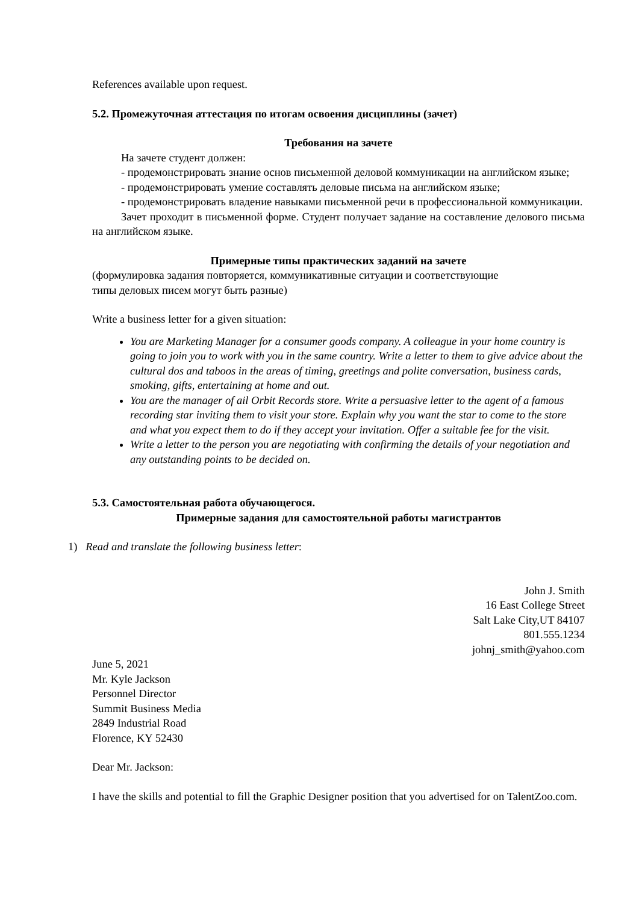References available upon request.
5.2. Промежуточная аттестация по итогам освоения дисциплины (зачет)
Требования на зачете
На зачете студент должен:
- продемонстрировать знание основ письменной деловой коммуникации на английском языке;
- продемонстрировать умение составлять деловые письма на английском языке;
- продемонстрировать владение навыками письменной речи в профессиональной коммуникации.
Зачет проходит в письменной форме. Студент получает задание на составление делового письма на английском языке.
Примерные типы практических заданий на зачете
(формулировка задания повторяется, коммуникативные ситуации и соответствующие
типы деловых писем могут быть разные)
Write a business letter for a given situation:
You are Marketing Manager for a consumer goods company. A colleague in your home country is going to join you to work with you in the same country. Write a letter to them to give advice about the cultural dos and taboos in the areas of timing, greetings and polite conversation, business cards, smoking, gifts, entertaining at home and out.
You are the manager of ail Orbit Records store. Write a persuasive letter to the agent of a famous recording star inviting them to visit your store. Explain why you want the star to come to the store and what you expect them to do if they accept your invitation. Offer a suitable fee for the visit.
Write a letter to the person you are negotiating with confirming the details of your negotiation and any outstanding points to be decided on.
5.3. Самостоятельная работа обучающегося.
Примерные задания для самостоятельной работы магистрантов
1) Read and translate the following business letter:
John J. Smith
16 East College Street
Salt Lake City,UT 84107
801.555.1234
johnj_smith@yahoo.com
June 5, 2021
Mr. Kyle Jackson
Personnel Director
Summit Business Media
2849 Industrial Road
Florence, KY 52430
Dear Mr. Jackson:
I have the skills and potential to fill the Graphic Designer position that you advertised for on TalentZoo.com.